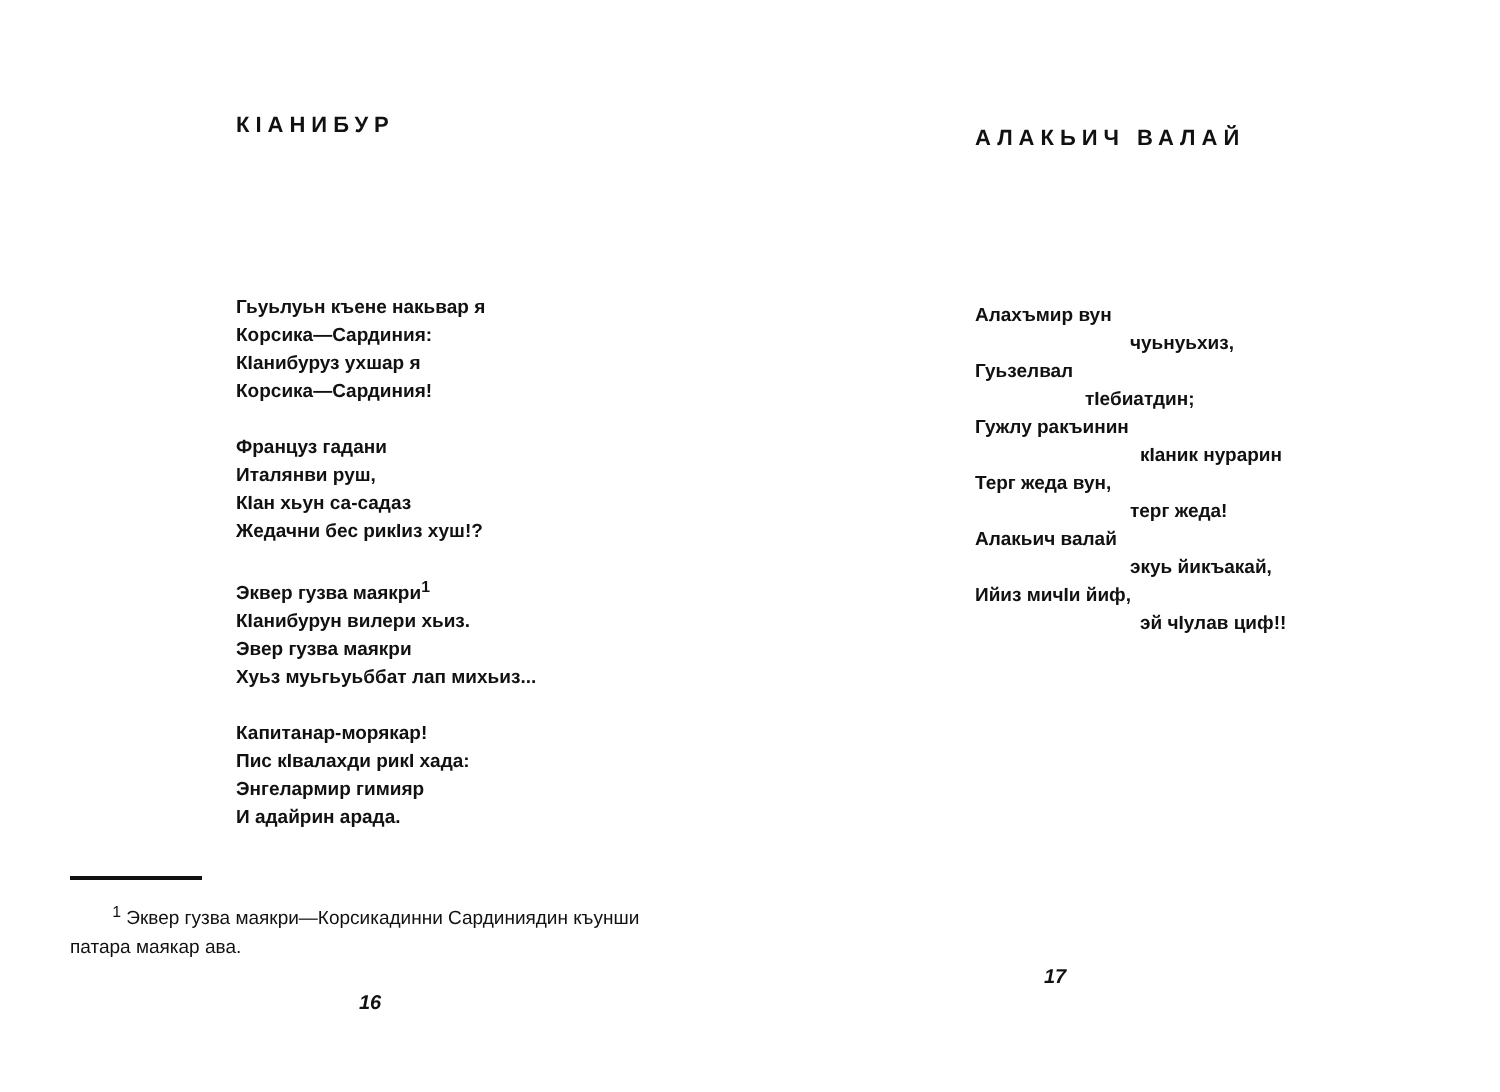КIАНИБУР
Гьуьлуьн къене накьвар я
Корсика—Сардиния:
КIанибуруз ухшар я
Корсика—Сардиния!
Француз гадани
Италянви руш,
КIан хьун са-садаз
Жедачни бес рикIиз хуш!?
Эквер гузва маякри<sup>1</sup>
КIанибурун вилери хьиз.
Эвер гузва маякри
Хуьз муьгьуьббат лап михьиз...
Капитанар-морякар!
Пис кIвалахди рикI хада:
Энгелармир гимияр
И адайрин арада.
<sup>1</sup> Эквер гузва маякри—Корсикадинни Сардиниядин къунши патара маякар ава.
16
АЛАКЬИЧ ВАЛАЙ
Алахъмир вун
чуьнуьхиз,
Гуьзелвал
тIебиатдин;
Гужлу ракъинин
кIаник нурарин
Терг жеда вун,
терг жеда!
Алакьич валай
экуь йикъакай,
Ийиз мичIи йиф,
эй чIулав циф!!
17